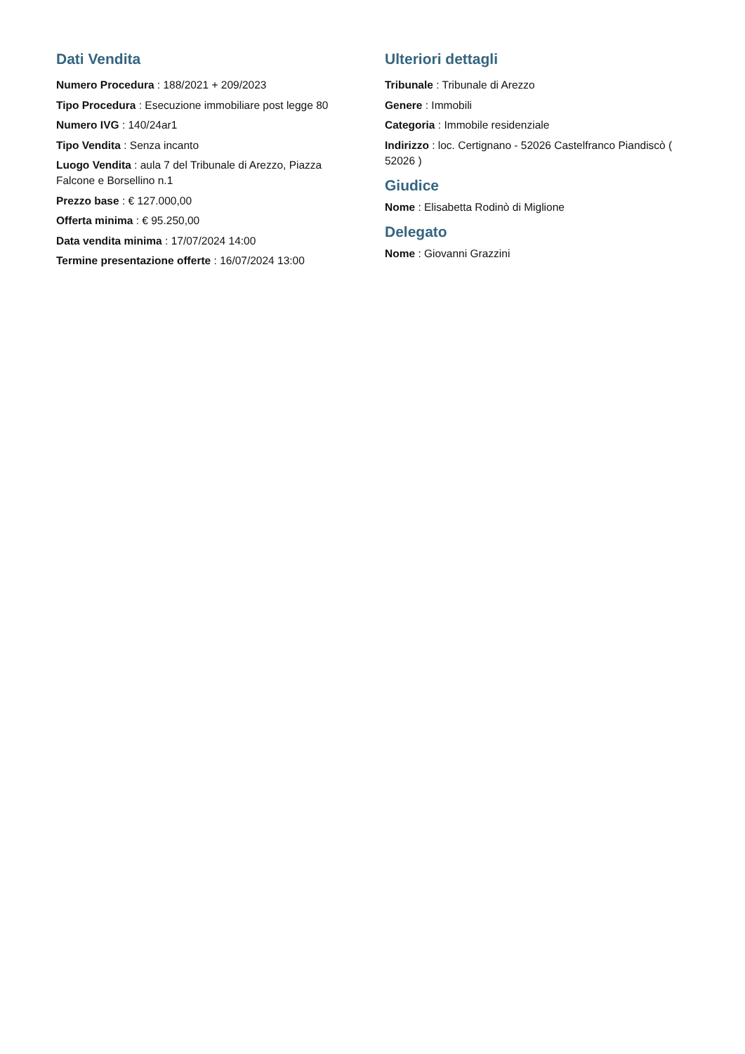Dati Vendita
Numero Procedura : 188/2021 + 209/2023
Tipo Procedura : Esecuzione immobiliare post legge 80
Numero IVG : 140/24ar1
Tipo Vendita : Senza incanto
Luogo Vendita : aula 7 del Tribunale di Arezzo, Piazza Falcone e Borsellino n.1
Prezzo base : € 127.000,00
Offerta minima : € 95.250,00
Data vendita minima : 17/07/2024 14:00
Termine presentazione offerte : 16/07/2024 13:00
Ulteriori dettagli
Tribunale : Tribunale di Arezzo
Genere : Immobili
Categoria : Immobile residenziale
Indirizzo : loc. Certignano - 52026 Castelfranco Piandiscò ( 52026 )
Giudice
Nome : Elisabetta Rodinò di Miglione
Delegato
Nome : Giovanni Grazzini